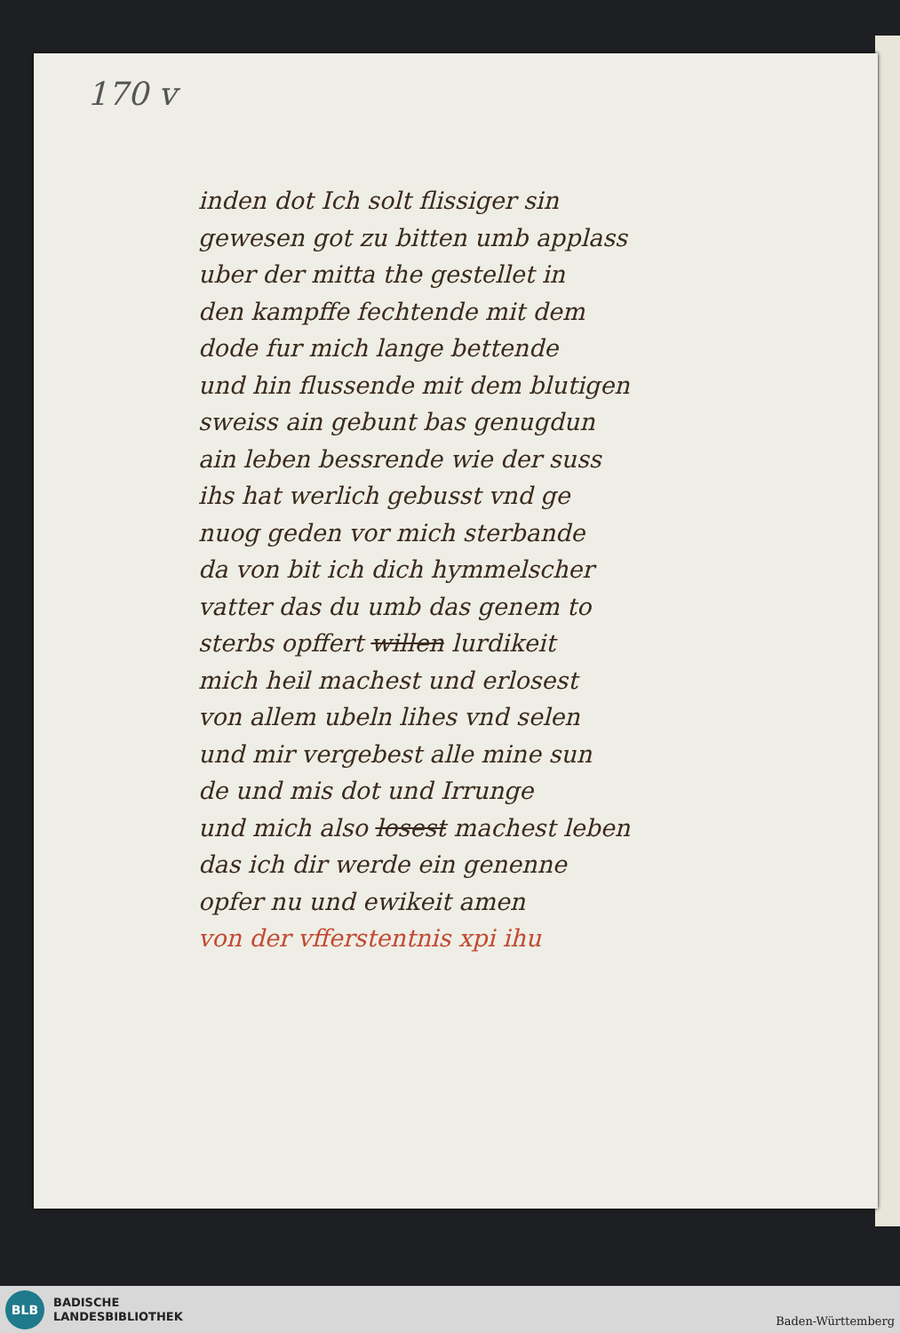170 v
inden dot Ich solt flissiger sin
gewesen got zu bitten umb applass
uber der mitta the gestellet in
den kampffe fechtende mit dem
dode fur mich lange bettende
und hin flussende mit dem blutigen
sweiss ain gebunt bas genugdun
ain leben bessrende wie der suss
ihs hat werlich gebusst vnd ge
nuog geden vor mich sterbande
da von bit ich dich hymmelscher
vatter das du umb das genem to
sterbs opffert willen lurdikeit
mich heil machest und erlosest
von allem ubeln lihes vnd selen
und mir vergebest alle mine sun
de und mis dot und Irrunge
und mich also losest machest leben
das ich dir werde ein genenne
opfer nu und ewikeit amen
von der vfferstentnis xpi ihu
BLB
BADISCHE
LANDESBIBLIOTHEK
Baden-Württemberg